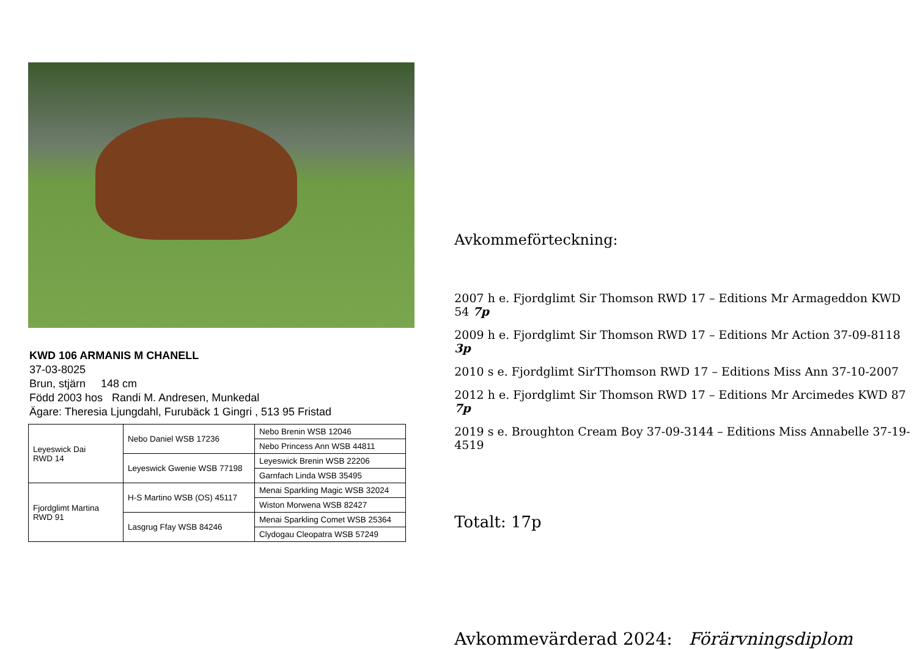KWD 106 ARMANIS M CHANELL
37-03-8025
Brun, stjärn 148 cm
Född 2003 hos Randi M. Andresen, Munkedal
Ägare: Theresia Ljungdahl, Furubäck 1 Gingri , 513 95 Fristad
| Leyeswick Dai RWD 14 | Nebo Daniel WSB 17236 | Nebo Brenin WSB 12046 |
| | | Nebo Princess Ann WSB 44811 |
| | Leyeswick Gwenie WSB 77198 | Leyeswick Brenin WSB 22206 |
| | | Garnfach Linda WSB 35495 |
| Fjordglimt Martina RWD 91 | H-S Martino WSB (OS) 45117 | Menai Sparkling Magic WSB 32024 |
| | | Wiston Morwena WSB 82427 |
| | Lasgrug Ffay WSB 84246 | Menai Sparkling Comet WSB 25364 |
| | | Clydogau Cleopatra WSB 57249 |
Avkommeförteckning:
2007 h e. Fjordglimt Sir Thomson RWD 17 – Editions Mr Armageddon KWD 54 7p
2009 h e. Fjordglimt Sir Thomson RWD 17 – Editions Mr Action 37-09-8118 3p
2010 s e. Fjordglimt SirTThomson RWD 17 – Editions Miss Ann 37-10-2007
2012 h e. Fjordglimt Sir Thomson RWD 17 – Editions Mr Arcimedes KWD 87 7p
2019 s e. Broughton Cream Boy 37-09-3144 – Editions Miss Annabelle 37-19-4519
Totalt: 17p
Avkommevärderad 2024: Förärvningsdiplom